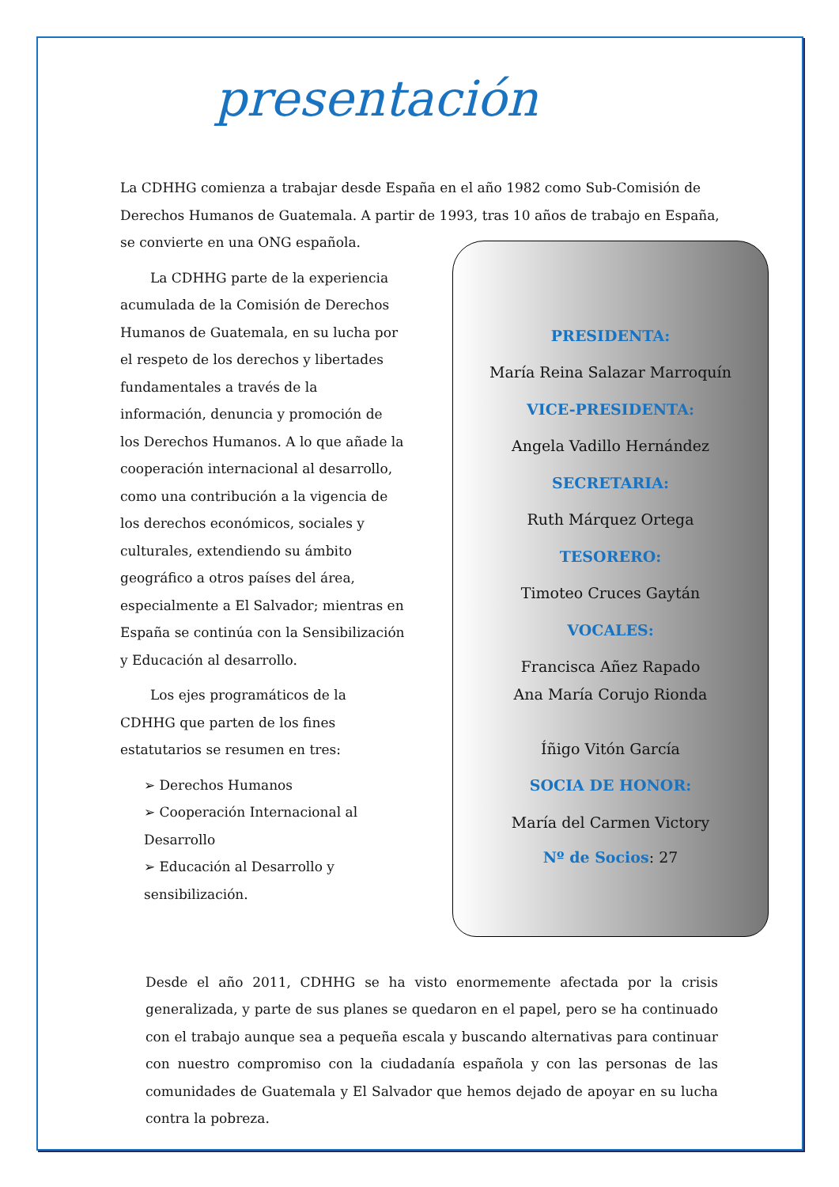presentación
La CDHHG comienza a trabajar desde España en el año 1982 como Sub-Comisión de Derechos Humanos de Guatemala. A partir de 1993, tras 10 años de trabajo en España, se convierte en una ONG española.
La CDHHG parte de la experiencia acumulada de la Comisión de Derechos Humanos de Guatemala, en su lucha por el respeto de los derechos y libertades fundamentales a través de la información, denuncia y promoción de los Derechos Humanos. A lo que añade la cooperación internacional al desarrollo, como una contribución a la vigencia de los derechos económicos, sociales y culturales, extendiendo su ámbito geográfico a otros países del área, especialmente a El Salvador; mientras en España se continúa con la Sensibilización y Educación al desarrollo.
Los ejes programáticos de la CDHHG que parten de los fines estatutarios se resumen en tres:
➢ Derechos Humanos
➢ Cooperación Internacional al Desarrollo
➢ Educación al Desarrollo y sensibilización.
PRESIDENTA:
María Reina Salazar Marroquín
VICE-PRESIDENTA:
Angela Vadillo Hernández
SECRETARIA:
Ruth Márquez Ortega
TESORERO:
Timoteo Cruces Gaytán
VOCALES:
Francisca Añez Rapado
Ana María Corujo Rionda
Íñigo Vitón García
SOCIA DE HONOR:
María del Carmen Victory
Nº de Socios: 27
Desde el año 2011, CDHHG se ha visto enormemente afectada por la crisis generalizada, y parte de sus planes se quedaron en el papel, pero se ha continuado con el trabajo aunque sea a pequeña escala y buscando alternativas para continuar con nuestro compromiso con la ciudadanía española y con las personas de las comunidades de Guatemala y El Salvador que hemos dejado de apoyar en su lucha contra la pobreza.